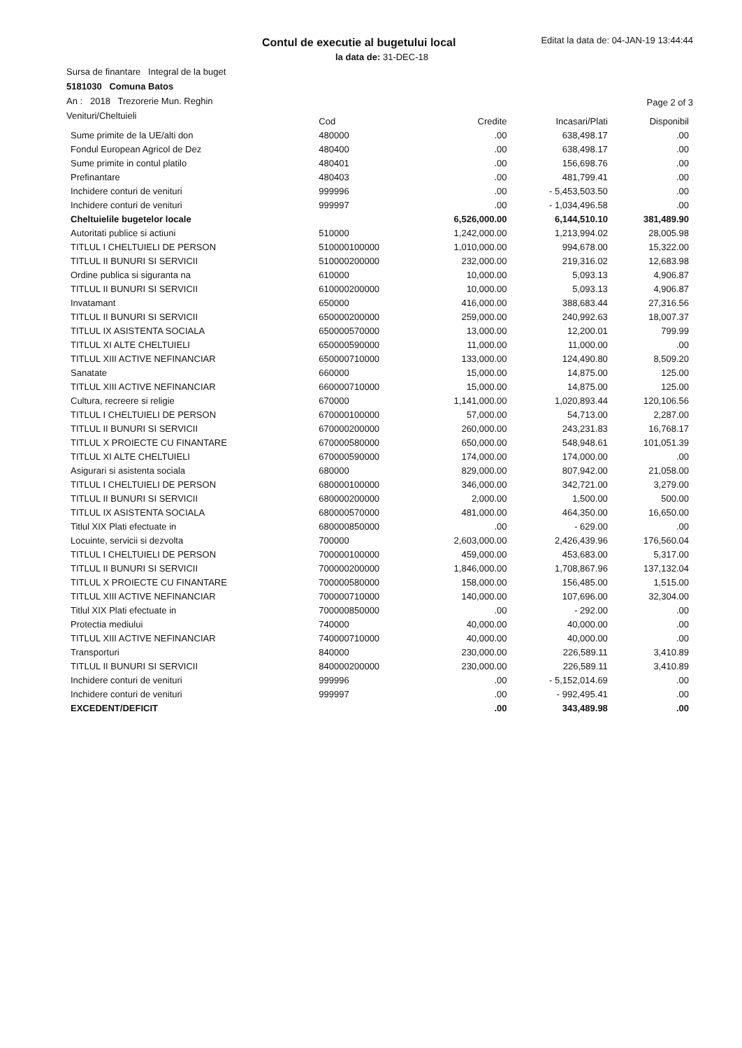Contul de executie al bugetului local
Editat la data de: 04-JAN-19 13:44:44
la data de: 31-DEC-18
Sursa de finantare Integral de la buget
5181030 Comuna Batos
An : 2018 Trezorerie Mun. Reghin
Venituri/Cheltuieli
Page 2 of 3
| | Cod | Credite | Incasari/Plati | Disponibil |
| --- | --- | --- | --- | --- |
| Sume primite de la UE/alti don | 480000 | .00 | 638,498.17 | .00 |
| Fondul European Agricol de Dez | 480400 | .00 | 638,498.17 | .00 |
| Sume primite in contul platilo | 480401 | .00 | 156,698.76 | .00 |
| Prefinantare | 480403 | .00 | 481,799.41 | .00 |
| Inchidere conturi de venituri | 999996 | .00 | - 5,453,503.50 | .00 |
| Inchidere conturi de venituri | 999997 | .00 | - 1,034,496.58 | .00 |
| Cheltuielile bugetelor locale | | 6,526,000.00 | 6,144,510.10 | 381,489.90 |
| Autoritati publice si actiuni | 510000 | 1,242,000.00 | 1,213,994.02 | 28,005.98 |
| TITLUL I CHELTUIELI DE PERSON | 510000100000 | 1,010,000.00 | 994,678.00 | 15,322.00 |
| TITLUL II BUNURI SI SERVICII | 510000200000 | 232,000.00 | 219,316.02 | 12,683.98 |
| Ordine publica si siguranta na | 610000 | 10,000.00 | 5,093.13 | 4,906.87 |
| TITLUL II BUNURI SI SERVICII | 610000200000 | 10,000.00 | 5,093.13 | 4,906.87 |
| Invatamant | 650000 | 416,000.00 | 388,683.44 | 27,316.56 |
| TITLUL II BUNURI SI SERVICII | 650000200000 | 259,000.00 | 240,992.63 | 18,007.37 |
| TITLUL IX ASISTENTA SOCIALA | 650000570000 | 13,000.00 | 12,200.01 | 799.99 |
| TITLUL XI ALTE CHELTUIELI | 650000590000 | 11,000.00 | 11,000.00 | .00 |
| TITLUL XIII ACTIVE NEFINANCIAR | 650000710000 | 133,000.00 | 124,490.80 | 8,509.20 |
| Sanatate | 660000 | 15,000.00 | 14,875.00 | 125.00 |
| TITLUL XIII ACTIVE NEFINANCIAR | 660000710000 | 15,000.00 | 14,875.00 | 125.00 |
| Cultura, recreere si religie | 670000 | 1,141,000.00 | 1,020,893.44 | 120,106.56 |
| TITLUL I CHELTUIELI DE PERSON | 670000100000 | 57,000.00 | 54,713.00 | 2,287.00 |
| TITLUL II BUNURI SI SERVICII | 670000200000 | 260,000.00 | 243,231.83 | 16,768.17 |
| TITLUL X PROIECTE CU FINANTARE | 670000580000 | 650,000.00 | 548,948.61 | 101,051.39 |
| TITLUL XI ALTE CHELTUIELI | 670000590000 | 174,000.00 | 174,000.00 | .00 |
| Asigurari si asistenta sociala | 680000 | 829,000.00 | 807,942.00 | 21,058.00 |
| TITLUL I CHELTUIELI DE PERSON | 680000100000 | 346,000.00 | 342,721.00 | 3,279.00 |
| TITLUL II BUNURI SI SERVICII | 680000200000 | 2,000.00 | 1,500.00 | 500.00 |
| TITLUL IX ASISTENTA SOCIALA | 680000570000 | 481,000.00 | 464,350.00 | 16,650.00 |
| Titlul XIX Plati efectuate in | 680000850000 | .00 | - 629.00 | .00 |
| Locuinte, servicii si dezvolta | 700000 | 2,603,000.00 | 2,426,439.96 | 176,560.04 |
| TITLUL I CHELTUIELI DE PERSON | 700000100000 | 459,000.00 | 453,683.00 | 5,317.00 |
| TITLUL II BUNURI SI SERVICII | 700000200000 | 1,846,000.00 | 1,708,867.96 | 137,132.04 |
| TITLUL X PROIECTE CU FINANTARE | 700000580000 | 158,000.00 | 156,485.00 | 1,515.00 |
| TITLUL XIII ACTIVE NEFINANCIAR | 700000710000 | 140,000.00 | 107,696.00 | 32,304.00 |
| Titlul XIX Plati efectuate in | 700000850000 | .00 | - 292.00 | .00 |
| Protectia mediului | 740000 | 40,000.00 | 40,000.00 | .00 |
| TITLUL XIII ACTIVE NEFINANCIAR | 740000710000 | 40,000.00 | 40,000.00 | .00 |
| Transporturi | 840000 | 230,000.00 | 226,589.11 | 3,410.89 |
| TITLUL II BUNURI SI SERVICII | 840000200000 | 230,000.00 | 226,589.11 | 3,410.89 |
| Inchidere conturi de venituri | 999996 | .00 | - 5,152,014.69 | .00 |
| Inchidere conturi de venituri | 999997 | .00 | - 992,495.41 | .00 |
| EXCEDENT/DEFICIT | | .00 | 343,489.98 | .00 |